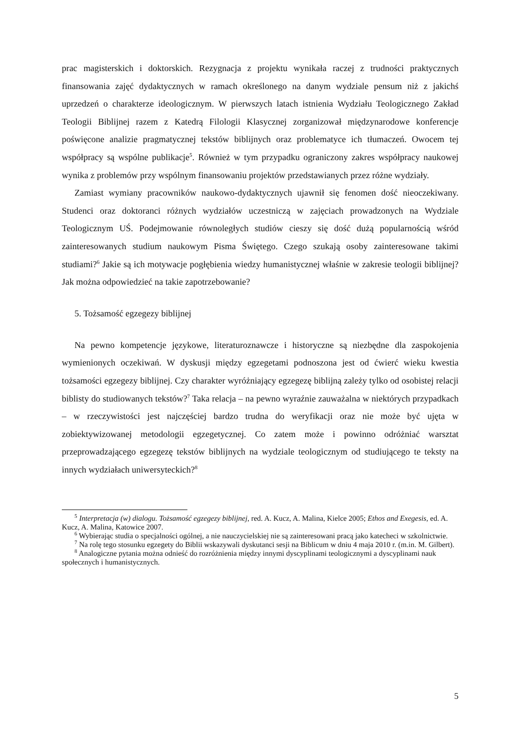prac magisterskich i doktorskich. Rezygnacja z projektu wynikała raczej z trudności praktycznych finansowania zajęć dydaktycznych w ramach określonego na danym wydziale pensum niż z jakichś uprzedzeń o charakterze ideologicznym. W pierwszych latach istnienia Wydziału Teologicznego Zakład Teologii Biblijnej razem z Katedrą Filologii Klasycznej zorganizował międzynarodowe konferencje poświęcone analizie pragmatycznej tekstów biblijnych oraz problematyce ich tłumaczeń. Owocem tej współpracy są wspólne publikacje<sup>5</sup>. Również w tym przypadku ograniczony zakres współpracy naukowej wynika z problemów przy wspólnym finansowaniu projektów przedstawianych przez różne wydziały.
Zamiast wymiany pracowników naukowo-dydaktycznych ujawnił się fenomen dość nieoczekiwany. Studenci oraz doktoranci różnych wydziałów uczestniczą w zajęciach prowadzonych na Wydziale Teologicznym UŚ. Podejmowanie równoległych studiów cieszy się dość dużą popularnością wśród zainteresowanych studium naukowym Pisma Świętego. Czego szukają osoby zainteresowane takimi studiami?<sup>6</sup> Jakie są ich motywacje pogłębienia wiedzy humanistycznej właśnie w zakresie teologii biblijnej? Jak można odpowiedzieć na takie zapotrzebowanie?
5. Tożsamość egzegezy biblijnej
Na pewno kompetencje językowe, literaturoznawcze i historyczne są niezbędne dla zaspokojenia wymienionych oczekiwań. W dyskusji między egzegetami podnoszona jest od ćwierć wieku kwestia tożsamości egzegezy biblijnej. Czy charakter wyróżniający egzegezę biblijną zależy tylko od osobistej relacji biblisty do studiowanych tekstów?<sup>7</sup> Taka relacja – na pewno wyraźnie zauważalna w niektórych przypadkach – w rzeczywistości jest najczęściej bardzo trudna do weryfikacji oraz nie może być ujęta w zobiektywizowanej metodologii egzegetycznej. Co zatem może i powinno odróżniać warsztat przeprowadzającego egzegezę tekstów biblijnych na wydziale teologicznym od studiującego te teksty na innych wydziałach uniwersyteckich?<sup>8</sup>
<sup>5</sup> Interpretacja (w) dialogu. Tożsamość egzegezy biblijnej, red. A. Kucz, A. Malina, Kielce 2005; Ethos and Exegesis, ed. A. Kucz, A. Malina, Katowice 2007.
<sup>6</sup> Wybierając studia o specjalności ogólnej, a nie nauczycielskiej nie są zainteresowani pracą jako katecheci w szkolnictwie.
<sup>7</sup> Na rolę tego stosunku egzegety do Biblii wskazywali dyskutanci sesji na Biblicum w dniu 4 maja 2010 r. (m.in. M. Gilbert).
<sup>8</sup> Analogiczne pytania można odnieść do rozróżnienia między innymi dyscyplinami teologicznymi a dyscyplinami nauk społecznych i humanistycznych.
5